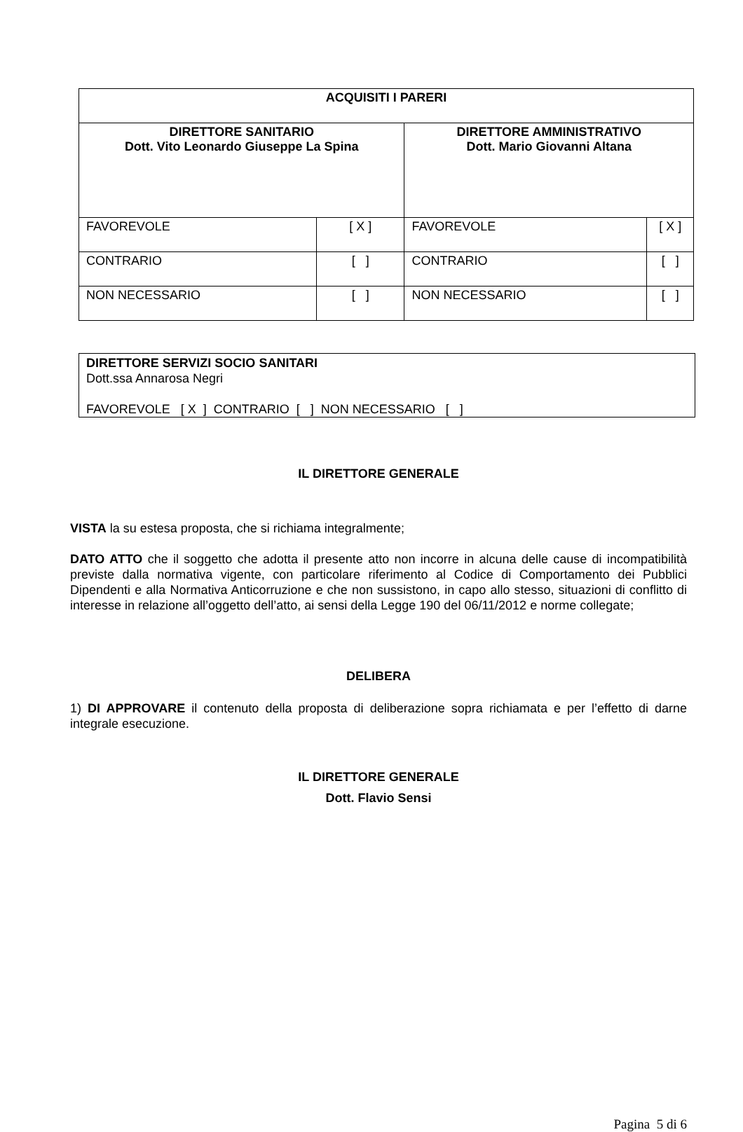| ACQUISITI I PARERI | | | |
| --- | --- | --- | --- |
| DIRETTORE SANITARIO Dott. Vito Leonardo Giuseppe La Spina | | DIRETTORE AMMINISTRATIVO Dott. Mario Giovanni Altana | |
| FAVOREVOLE | [ X ] | FAVOREVOLE | [ X ] |
| CONTRARIO | [ ] | CONTRARIO | [ ] |
| NON NECESSARIO | [ ] | NON NECESSARIO | [ ] |
DIRETTORE SERVIZI SOCIO SANITARI
Dott.ssa Annarosa Negri
FAVOREVOLE [ X ] CONTRARIO [ ] NON NECESSARIO [ ]
IL DIRETTORE GENERALE
VISTA la su estesa proposta, che si richiama integralmente;
DATO ATTO che il soggetto che adotta il presente atto non incorre in alcuna delle cause di incompatibilità previste dalla normativa vigente, con particolare riferimento al Codice di Comportamento dei Pubblici Dipendenti e alla Normativa Anticorruzione e che non sussistono, in capo allo stesso, situazioni di conflitto di interesse in relazione all’oggetto dell’atto, ai sensi della Legge 190 del 06/11/2012 e norme collegate;
DELIBERA
1) DI APPROVARE il contenuto della proposta di deliberazione sopra richiamata e per l’effetto di darne integrale esecuzione.
IL DIRETTORE GENERALE
Dott. Flavio Sensi
Pagina 5 di 6